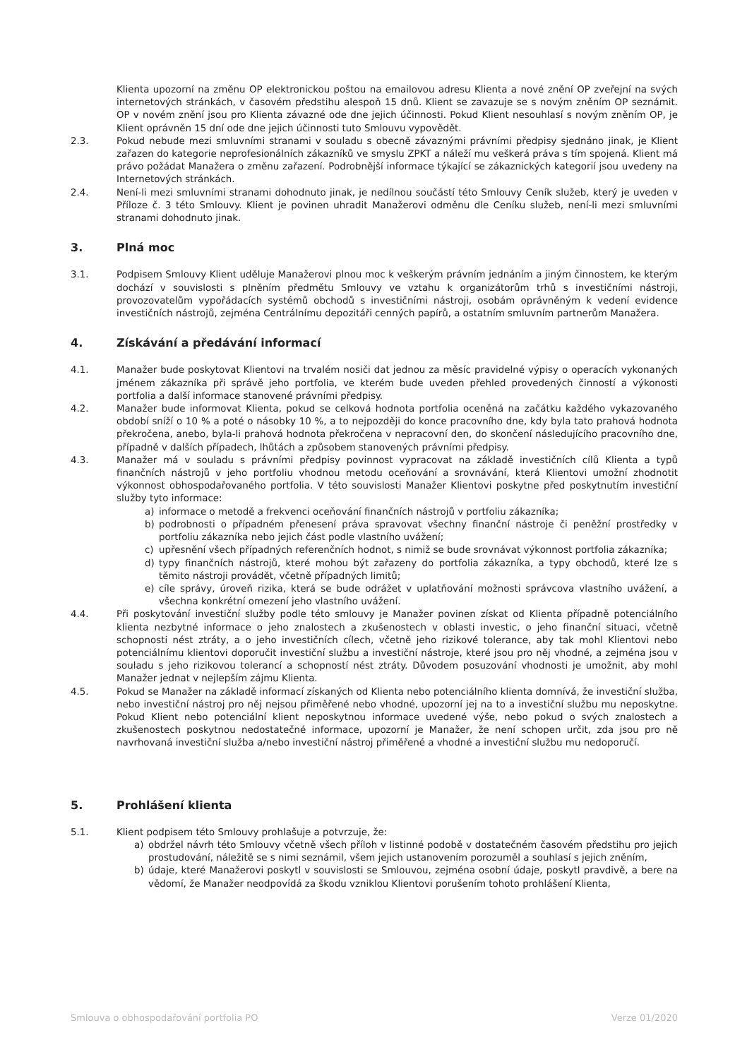Klienta upozorní na změnu OP elektronickou poštou na emailovou adresu Klienta a nové znění OP zveřejní na svých internetových stránkách, v časovém předstihu alespoň 15 dnů. Klient se zavazuje se s novým zněním OP seznámit. OP v novém znění jsou pro Klienta závazné ode dne jejich účinnosti. Pokud Klient nesouhlasí s novým zněním OP, je Klient oprávněn 15 dní ode dne jejich účinnosti tuto Smlouvu vypovědět.
2.3. Pokud nebude mezi smluvními stranami v souladu s obecně závaznými právními předpisy sjednáno jinak, je Klient zařazen do kategorie neprofesionálních zákazníků ve smyslu ZPKT a náleží mu veškerá práva s tím spojená. Klient má právo požádat Manažera o změnu zařazení. Podrobnější informace týkající se zákaznických kategorií jsou uvedeny na Internetových stránkách.
2.4. Není-li mezi smluvními stranami dohodnuto jinak, je nedílnou součástí této Smlouvy Ceník služeb, který je uveden v Příloze č. 3 této Smlouvy. Klient je povinen uhradit Manažerovi odměnu dle Ceníku služeb, není-li mezi smluvními stranami dohodnuto jinak.
3. Plná moc
3.1. Podpisem Smlouvy Klient uděluje Manažerovi plnou moc k veškerým právním jednáním a jiným činnostem, ke kterým dochází v souvislosti s plněním předmětu Smlouvy ve vztahu k organizátorům trhů s investičními nástroji, provozovatelům vypořádacích systémů obchodů s investičními nástroji, osobám oprávněným k vedení evidence investičních nástrojů, zejména Centrálnímu depozitáři cenných papírů, a ostatním smluvním partnerům Manažera.
4. Získávání a předávání informací
4.1. Manažer bude poskytovat Klientovi na trvalém nosiči dat jednou za měsíc pravidelné výpisy o operacích vykonaných jménem zákazníka při správě jeho portfolia, ve kterém bude uveden přehled provedených činností a výkonosti portfolia a další informace stanovené právními předpisy.
4.2. Manažer bude informovat Klienta, pokud se celková hodnota portfolia oceněná na začátku každého vykazovaného období sníží o 10 % a poté o násobky 10 %, a to nejpozději do konce pracovního dne, kdy byla tato prahová hodnota překročena, anebo, byla-li prahová hodnota překročena v nepracovní den, do skončení následujícího pracovního dne, případně v dalších případech, lhůtách a způsobem stanovených právními předpisy.
4.3. Manažer má v souladu s právními předpisy povinnost vypracovat na základě investičních cílů Klienta a typů finančních nástrojů v jeho portfoliu vhodnou metodu oceňování a srovnávání, která Klientovi umožní zhodnotit výkonnost obhospodařovaného portfolia. V této souvislosti Manažer Klientovi poskytne před poskytnutím investiční služby tyto informace:
a) informace o metodě a frekvenci oceňování finančních nástrojů v portfoliu zákazníka;
b) podrobnosti o případném přenesení práva spravovat všechny finanční nástroje či peněžní prostředky v portfoliu zákazníka nebo jejich část podle vlastního uvážení;
c) upřesnění všech případných referenčních hodnot, s nimiž se bude srovnávat výkonnost portfolia zákazníka;
d) typy finančních nástrojů, které mohou být zařazeny do portfolia zákazníka, a typy obchodů, které lze s těmito nástroji provádět, včetně případných limitů;
e) cíle správy, úroveň rizika, která se bude odrážet v uplatňování možnosti správcova vlastního uvážení, a všechna konkrétní omezení jeho vlastního uvážení.
4.4. Při poskytování investiční služby podle této smlouvy je Manažer povinen získat od Klienta případně potenciálního klienta nezbytné informace o jeho znalostech a zkušenostech v oblasti investic, o jeho finanční situaci, včetně schopnosti nést ztráty, a o jeho investičních cílech, včetně jeho rizikové tolerance, aby tak mohl Klientovi nebo potenciálnímu klientovi doporučit investiční službu a investiční nástroje, které jsou pro něj vhodné, a zejména jsou v souladu s jeho rizikovou tolerancí a schopností nést ztráty. Důvodem posuzování vhodnosti je umožnit, aby mohl Manažer jednat v nejlepším zájmu Klienta.
4.5. Pokud se Manažer na základě informací získaných od Klienta nebo potenciálního klienta domnívá, že investiční služba, nebo investiční nástroj pro něj nejsou přiměřené nebo vhodné, upozorní jej na to a investiční službu mu neposkytne. Pokud Klient nebo potenciální klient neposkytnou informace uvedené výše, nebo pokud o svých znalostech a zkušenostech poskytnou nedostatečné informace, upozorní je Manažer, že není schopen určit, zda jsou pro ně navrhovaná investiční služba a/nebo investiční nástroj přiměřené a vhodné a investiční službu mu nedoporučí.
5. Prohlášení klienta
5.1. Klient podpisem této Smlouvy prohlašuje a potvrzuje, že:
a) obdržel návrh této Smlouvy včetně všech příloh v listinné podobě v dostatečném časovém předstihu pro jejich prostudování, náležitě se s nimi seznámil, všem jejich ustanovením porozuměl a souhlasí s jejich zněním,
b) údaje, které Manažerovi poskytl v souvislosti se Smlouvou, zejména osobní údaje, poskytl pravdivě, a bere na vědomí, že Manažer neodpovídá za škodu vzniklou Klientovi porušením tohoto prohlášení Klienta,
Smlouva o obhospodařování portfolia PO Verze 01/2020